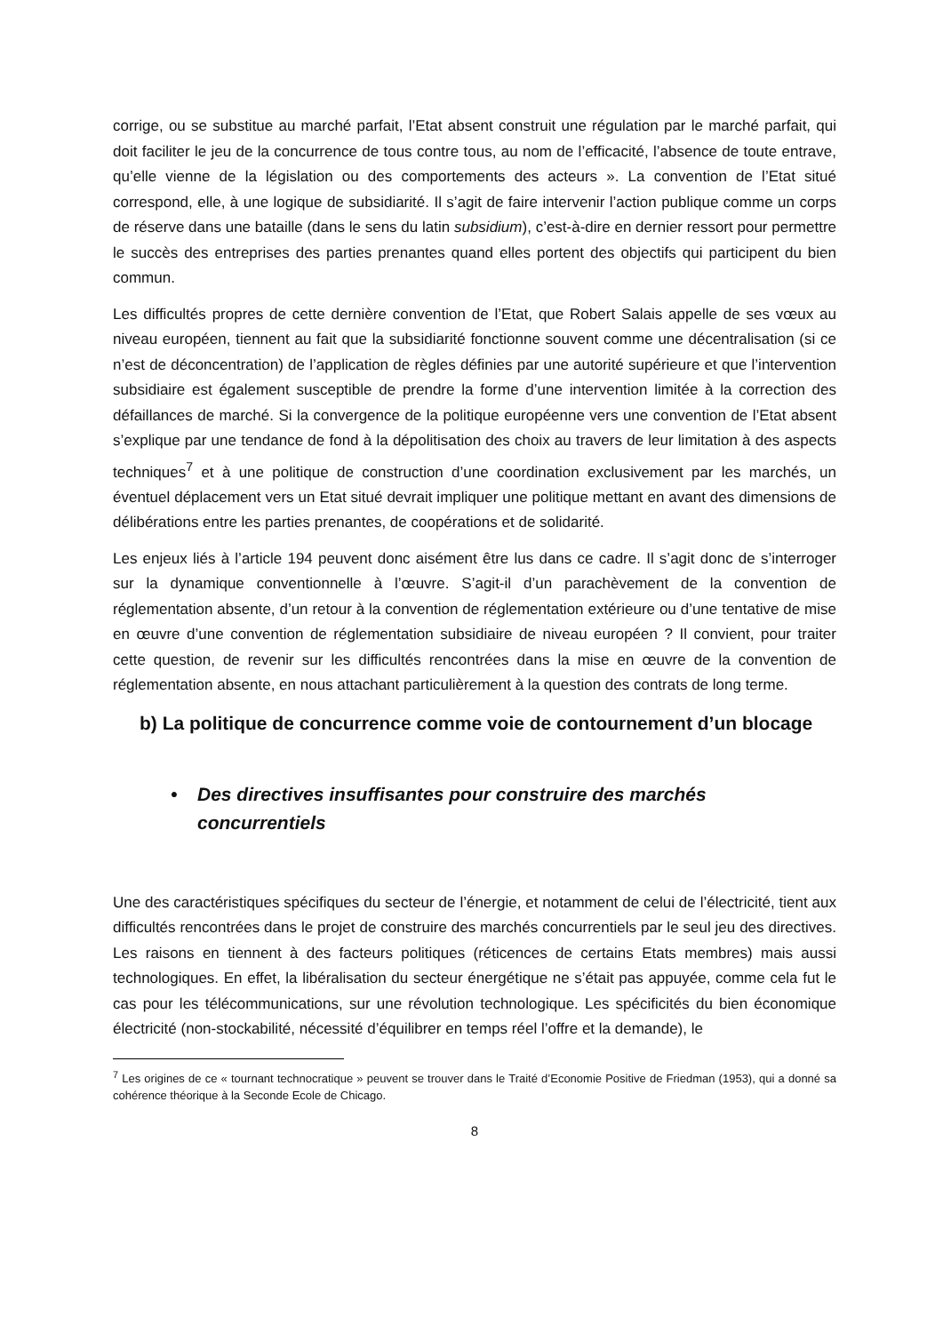corrige, ou se substitue au marché parfait, l’Etat absent construit une régulation par le marché parfait, qui doit faciliter le jeu de la concurrence de tous contre tous, au nom de l’efficacité, l’absence de toute entrave, qu’elle vienne de la législation ou des comportements des acteurs ». La convention de l’Etat situé correspond, elle, à une logique de subsidiarité. Il s’agit de faire intervenir l’action publique comme un corps de réserve dans une bataille (dans le sens du latin subsidium), c’est-à-dire en dernier ressort pour permettre le succès des entreprises des parties prenantes quand elles portent des objectifs qui participent du bien commun.
Les difficultés propres de cette dernière convention de l’Etat, que Robert Salais appelle de ses vœux au niveau européen, tiennent au fait que la subsidiarité fonctionne souvent comme une décentralisation (si ce n’est de déconcentration) de l’application de règles définies par une autorité supérieure et que l’intervention subsidiaire est également susceptible de prendre la forme d’une intervention limitée à la correction des défaillances de marché. Si la convergence de la politique européenne vers une convention de l’Etat absent s’explique par une tendance de fond à la dépolitisation des choix au travers de leur limitation à des aspects techniques<sup>7</sup> et à une politique de construction d’une coordination exclusivement par les marchés, un éventuel déplacement vers un Etat situé devrait impliquer une politique mettant en avant des dimensions de délibérations entre les parties prenantes, de coopérations et de solidarité.
Les enjeux liés à l’article 194 peuvent donc aisément être lus dans ce cadre. Il s’agit donc de s’interroger sur la dynamique conventionnelle à l’œuvre. S’agit-il d’un parachèvement de la convention de réglementation absente, d’un retour à la convention de réglementation extérieure ou d’une tentative de mise en œuvre d’une convention de réglementation subsidiaire de niveau européen ? Il convient, pour traiter cette question, de revenir sur les difficultés rencontrées dans la mise en œuvre de la convention de réglementation absente, en nous attachant particulièrement à la question des contrats de long terme.
b) La politique de concurrence comme voie de contournement d’un blocage
• Des directives insuffisantes pour construire des marchés concurrentiels
Une des caractéristiques spécifiques du secteur de l’énergie, et notamment de celui de l’électricité, tient aux difficultés rencontrées dans le projet de construire des marchés concurrentiels par le seul jeu des directives. Les raisons en tiennent à des facteurs politiques (réticences de certains Etats membres) mais aussi technologiques. En effet, la libéralisation du secteur énergétique ne s’était pas appuyée, comme cela fut le cas pour les télécommunications, sur une révolution technologique. Les spécificités du bien économique électricité (non-stockabilité, nécessité d’équilibrer en temps réel l’offre et la demande), le
<sup>7</sup> Les origines de ce « tournant technocratique » peuvent se trouver dans le Traité d’Economie Positive de Friedman (1953), qui a donné sa cohérence théorique à la Seconde Ecole de Chicago.
8